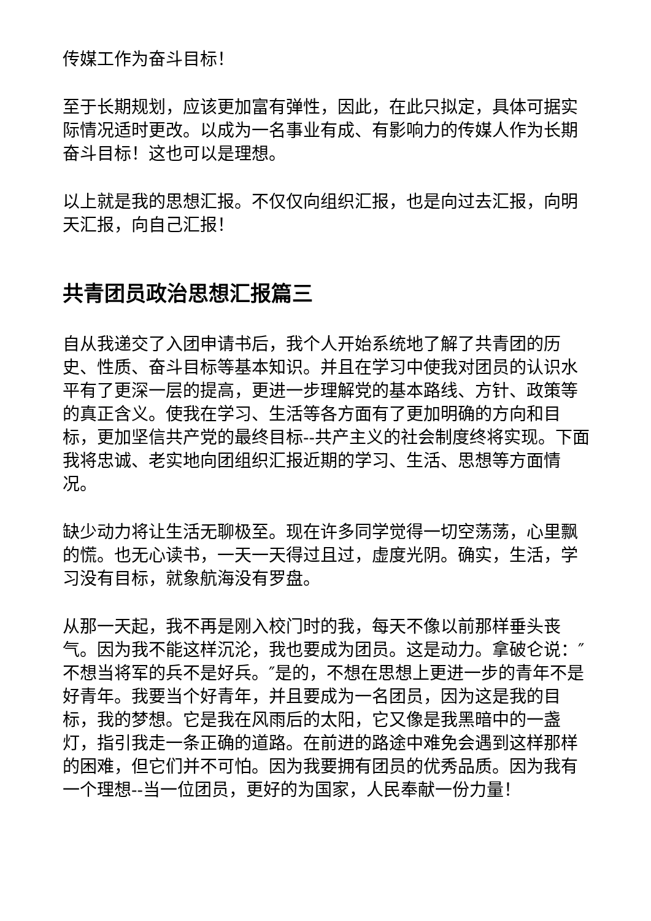传媒工作为奋斗目标！
至于长期规划，应该更加富有弹性，因此，在此只拟定，具体可据实际情况适时更改。以成为一名事业有成、有影响力的传媒人作为长期奋斗目标！这也可以是理想。
以上就是我的思想汇报。不仅仅向组织汇报，也是向过去汇报，向明天汇报，向自己汇报！
共青团员政治思想汇报篇三
自从我递交了入团申请书后，我个人开始系统地了解了共青团的历史、性质、奋斗目标等基本知识。并且在学习中使我对团员的认识水平有了更深一层的提高，更进一步理解党的基本路线、方针、政策等的真正含义。使我在学习、生活等各方面有了更加明确的方向和目标，更加坚信共产党的最终目标--共产主义的社会制度终将实现。下面我将忠诚、老实地向团组织汇报近期的学习、生活、思想等方面情况。
缺少动力将让生活无聊极至。现在许多同学觉得一切空荡荡，心里飘的慌。也无心读书，一天一天得过且过，虚度光阴。确实，生活，学习没有目标，就象航海没有罗盘。
从那一天起，我不再是刚入校门时的我，每天不像以前那样垂头丧气。因为我不能这样沉沦，我也要成为团员。这是动力。拿破仑说：″不想当将军的兵不是好兵。″是的，不想在思想上更进一步的青年不是好青年。我要当个好青年，并且要成为一名团员，因为这是我的目标，我的梦想。它是我在风雨后的太阳，它又像是我黑暗中的一盏灯，指引我走一条正确的道路。在前进的路途中难免会遇到这样那样的困难，但它们并不可怕。因为我要拥有团员的优秀品质。因为我有一个理想--当一位团员，更好的为国家，人民奉献一份力量！